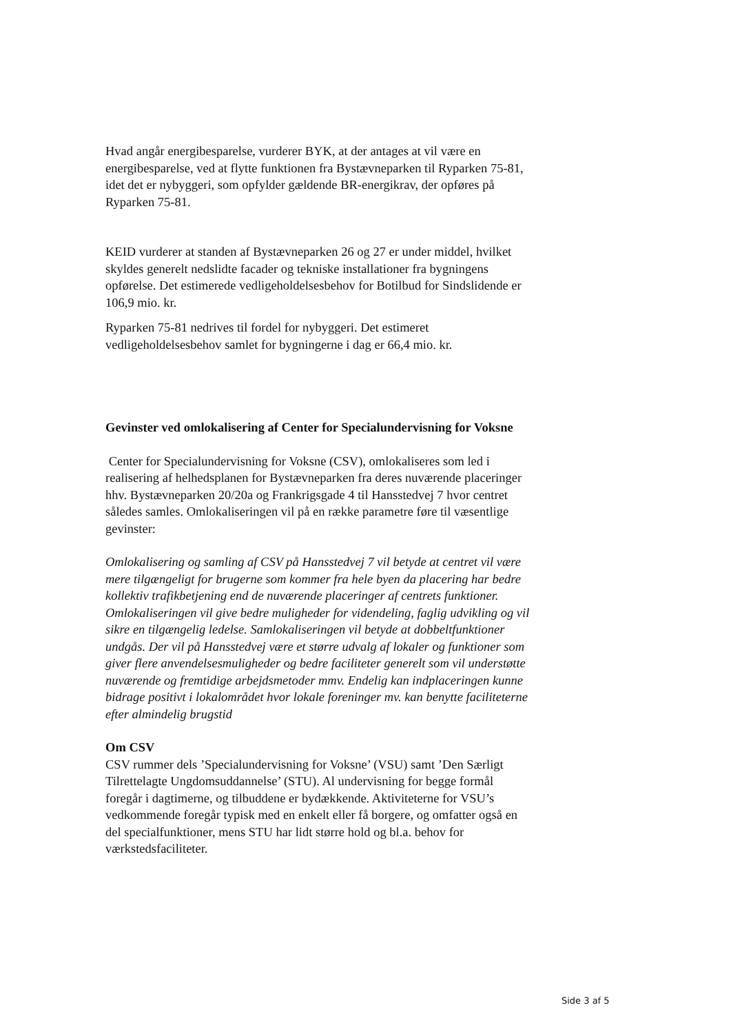Hvad angår energibesparelse, vurderer BYK, at der antages at vil være en energibesparelse, ved at flytte funktionen fra Bystævneparken til Ryparken 75-81, idet det er nybyggeri, som opfylder gældende BR-energikrav, der opføres på Ryparken 75-81.
KEID vurderer at standen af Bystævneparken 26 og 27 er under middel, hvilket skyldes generelt nedslidte facader og tekniske installationer fra bygningens opførelse. Det estimerede vedligeholdelsesbehov for Botilbud for Sindslidende er 106,9 mio. kr.
Ryparken 75-81 nedrives til fordel for nybyggeri. Det estimeret vedligeholdelsesbehov samlet for bygningerne i dag er 66,4 mio. kr.
Gevinster ved omlokalisering af Center for Specialundervisning for Voksne
Center for Specialundervisning for Voksne (CSV), omlokaliseres som led i realisering af helhedsplanen for Bystævneparken fra deres nuværende placeringer hhv. Bystævneparken 20/20a og Frankrigsgade 4 til Hansstedvej 7 hvor centret således samles. Omlokaliseringen vil på en række parametre føre til væsentlige gevinster:
Omlokalisering og samling af CSV på Hansstedvej 7 vil betyde at centret vil være mere tilgængeligt for brugerne som kommer fra hele byen da placering har bedre kollektiv trafikbetjening end de nuværende placeringer af centrets funktioner. Omlokaliseringen vil give bedre muligheder for videndeling, faglig udvikling og vil sikre en tilgængelig ledelse. Samlokaliseringen vil betyde at dobbeltfunktioner undgås. Der vil på Hansstedvej være et større udvalg af lokaler og funktioner som giver flere anvendelsesmuligheder og bedre faciliteter generelt som vil understøtte nuværende og fremtidige arbejdsmetoder mmv. Endelig kan indplaceringen kunne bidrage positivt i lokalområdet hvor lokale foreninger mv. kan benytte faciliteterne efter almindelig brugstid
Om CSV
CSV rummer dels ’Specialundervisning for Voksne’ (VSU) samt ’Den Særligt Tilrettelagte Ungdomsuddannelse’ (STU). Al undervisning for begge formål foregår i dagtimerne, og tilbuddene er bydækkende. Aktiviteterne for VSU’s vedkommende foregår typisk med en enkelt eller få borgere, og omfatter også en del specialfunktioner, mens STU har lidt større hold og bl.a. behov for værkstedsfaciliteter.
Side 3 af 5